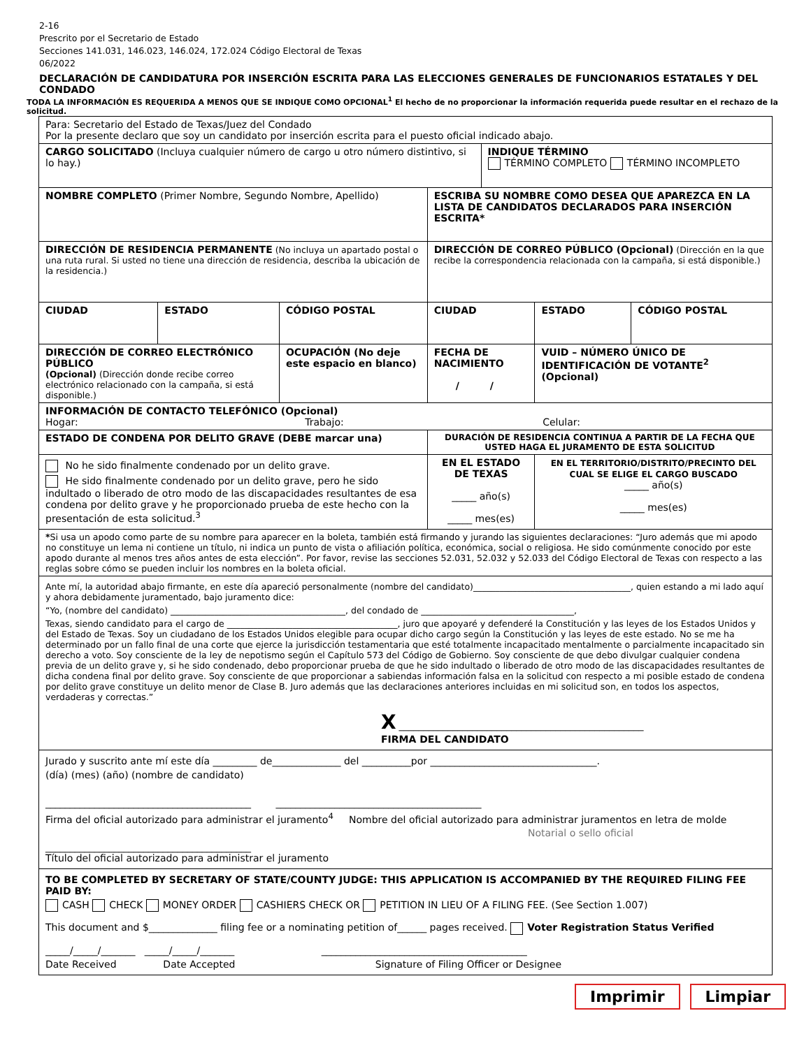2-16
Prescrito por el Secretario de Estado
Secciones 141.031, 146.023, 146.024, 172.024 Código Electoral de Texas
06/2022
DECLARACIÓN DE CANDIDATURA POR INSERCIÓN ESCRITA PARA LAS ELECCIONES GENERALES DE FUNCIONARIOS ESTATALES Y DEL CONDADO
TODA LA INFORMACIÓN ES REQUERIDA A MENOS QUE SE INDIQUE COMO OPCIONAL<sup>1</sup> El hecho de no proporcionar la información requerida puede resultar en el rechazo de la solicitud.
| Para: Secretario del Estado de Texas/Juez del Condado Por la presente declaro que soy un candidato por inserción escrita para el puesto oficial indicado abajo. | | | | | | |
| CARGO SOLICITADO (Incluya cualquier número de cargo u otro número distintivo, si lo hay.) | | | | INDIQUE TÉRMINO TÉRMINO COMPLETO TÉRMINO INCOMPLETO | | |
| NOMBRE COMPLETO (Primer Nombre, Segundo Nombre, Apellido) | | | ESCRIBA SU NOMBRE COMO DESEA QUE APAREZCA EN LA LISTA DE CANDIDATOS DECLARADOS PARA INSERCIÓN ESCRITA* | | | |
| DIRECCIÓN DE RESIDENCIA PERMANENTE (No incluya un apartado postal o una ruta rural. Si usted no tiene una dirección de residencia, describa la ubicación de la residencia.) | | | DIRECCIÓN DE CORREO PÚBLICO (Opcional) (Dirección en la que recibe la correspondencia relacionada con la campaña, si está disponible.) | | | |
| CIUDAD | ESTADO | CÓDIGO POSTAL | CIUDAD | | ESTADO | CÓDIGO POSTAL |
| DIRECCIÓN DE CORREO ELECTRÓNICO PÚBLICO (Opcional) (Dirección donde recibe correo electrónico relacionado con la campaña, si está disponible.) | | OCUPACIÓN (No deje este espacio en blanco) | FECHA DE NACIMIENTO / / | | VUID – NÚMERO ÚNICO DE IDENTIFICACIÓN DE VOTANTE<sup>2</sup> (Opcional) | |
| INFORMACIÓN DE CONTACTO TELEFÓNICO (Opcional) Hogar: Trabajo: Celular: | | | | | | |
| ESTADO DE CONDENA POR DELITO GRAVE (DEBE marcar una) | | | DURACIÓN DE RESIDENCIA CONTINUA A PARTIR DE LA FECHA QUE USTED HAGA EL JURAMENTO DE ESTA SOLICITUD | | | |
| No he sido finalmente condenado por un delito grave. He sido finalmente condenado por un delito grave, pero he sido indultado o liberado de otro modo de las discapacidades resultantes de esa condena por delito grave y he proporcionado prueba de este hecho con la presentación de esta solicitud.<sup>3</sup> | | | EN EL ESTADO DE TEXAS _____ año(s) _____ mes(es) | | EN EL TERRITORIO/DISTRITO/PRECINTO DEL CUAL SE ELIGE EL CARGO BUSCADO _____ año(s) _____ mes(es) | |
| * Si usa un apodo como parte de su nombre para aparecer en la boleta, también está firmando y jurando las siguientes declaraciones: “Juro además que mi apodo no constituye un lema ni contiene un título, ni indica un punto de vista o afiliación política, económica, social o religiosa. He sido comúnmente conocido por este apodo durante al menos tres años antes de esta elección”. Por favor, revise las secciones 52.031, 52.032 y 52.033 del Código Electoral de Texas con respecto a las reglas sobre cómo se pueden incluir los nombres en la boleta oficial. | | | | | | |
| Ante mí, la autoridad abajo firmante, en este día apareció personalmente (nombre del candidato)____________________________________, quien estando a mi lado aquí y ahora debidamente juramentado, bajo juramento dice: “Yo, (nombre del candidato) ________________________________________, del condado de ___________________________________, Texas, siendo candidato para el cargo de _______________________________________, juro que apoyaré y defenderé la Constitución y las leyes de los Estados Unidos y del Estado de Texas. Soy un ciudadano de los Estados Unidos elegible para ocupar dicho cargo según la Constitución y las leyes de este estado. No se me ha determinado por un fallo final de una corte que ejerce la jurisdicción testamentaria que esté totalmente incapacitado mentalmente o parcialmente incapacitado sin derecho a voto. Soy consciente de la ley de nepotismo según el Capítulo 573 del Código de Gobierno. Soy consciente de que debo divulgar cualquier condena previa de un delito grave y, si he sido condenado, debo proporcionar prueba de que he sido indultado o liberado de otro modo de las discapacidades resultantes de dicha condena final por delito grave. Soy consciente de que proporcionar a sabiendas información falsa en la solicitud con respecto a mi posible estado de condena por delito grave constituye un delito menor de Clase B. Juro además que las declaraciones anteriores incluidas en mi solicitud son, en todos los aspectos, verdaderas y correctas.” X __________________________________________________ FIRMA DEL CANDIDATO | | | | | | |
| Jurado y suscrito ante mí este día _________ de______________ del __________por __________________________________. (día) (mes) (año) (nombre de candidato) __________________________________________ __________________________________________ Firma del oficial autorizado para administrar el juramento<sup>4</sup> Nombre del oficial autorizado para administrar juramentos en letra de molde Notarial o sello oficial __________________________________________ Título del oficial autorizado para administrar el juramento | | | | | | |
| TO BE COMPLETED BY SECRETARY OF STATE/COUNTY JUDGE: THIS APPLICATION IS ACCOMPANIED BY THE REQUIRED FILING FEE PAID BY: CASH CHECK MONEY ORDER CASHIERS CHECK OR PETITION IN LIEU OF A FILING FEE. (See Section 1.007) This document and $______________ filing fee or a nominating petition of______ pages received. Voter Registration Status Verified _____/_____/_______ _____/_____/_______ __________________________________________ Date Received Date Accepted Signature of Filing Officer or Designee | | | | | | |
Imprimir Limpiar